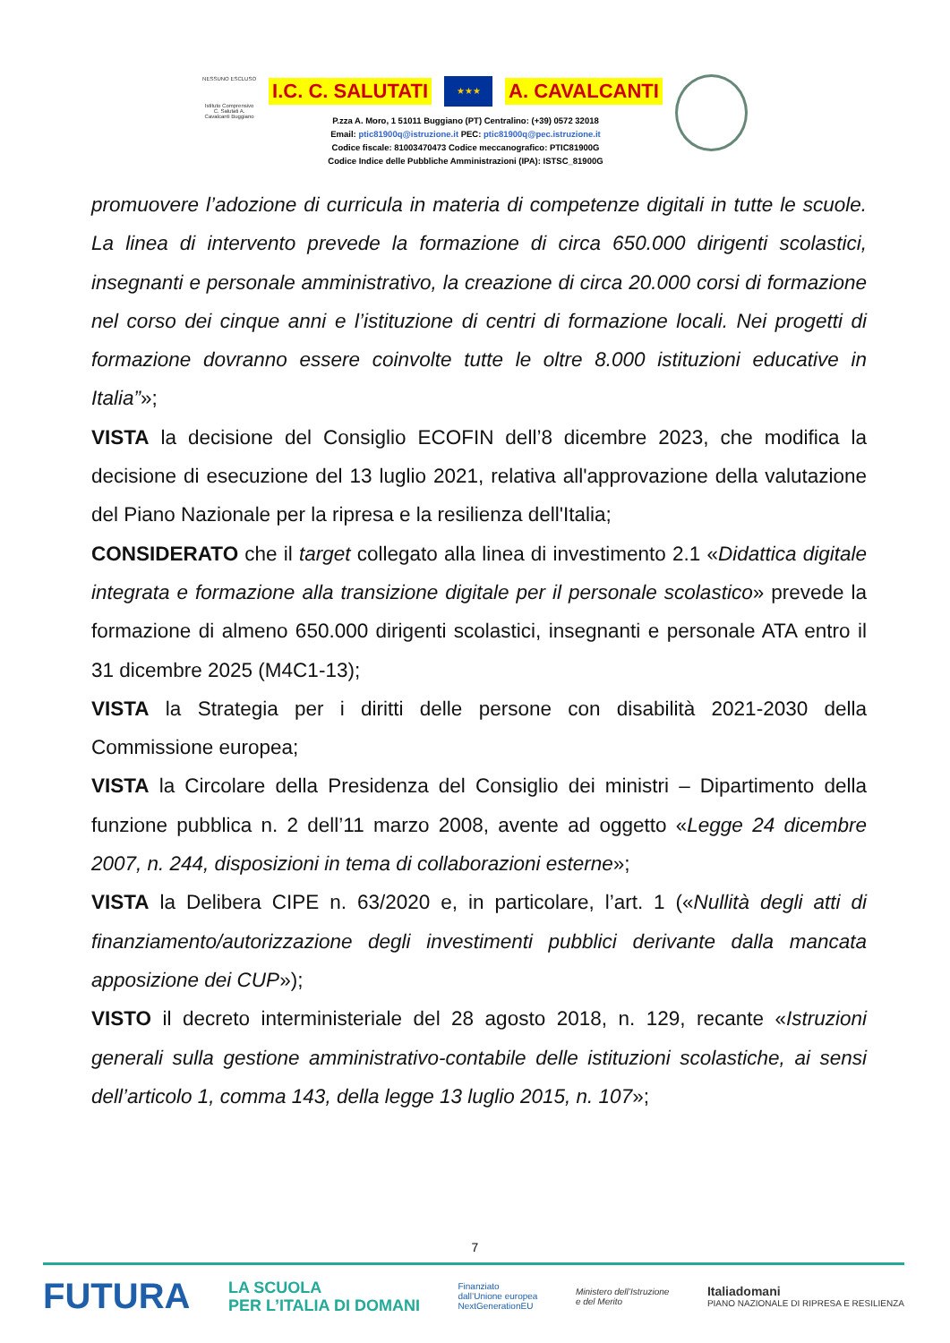NESSUNO ESCLUSO
Istituto Comprensivo C. Salutati A. Cavalcanti Buggiano
I.C. C. SALUTATI ★★★ A. CAVALCANTI
P.zza A. Moro, 1 51011 Buggiano (PT) Centralino: (+39) 0572 32018
Email: ptic81900q@istruzione.it PEC: ptic81900q@pec.istruzione.it
Codice fiscale: 81003470473 Codice meccanografico: PTIC81900G
Codice Indice delle Pubbliche Amministrazioni (IPA): ISTSC_81900G
promuovere l’adozione di curricula in materia di competenze digitali in tutte le scuole. La linea di intervento prevede la formazione di circa 650.000 dirigenti scolastici, insegnanti e personale amministrativo, la creazione di circa 20.000 corsi di formazione nel corso dei cinque anni e l’istituzione di centri di formazione locali. Nei progetti di formazione dovranno essere coinvolte tutte le oltre 8.000 istituzioni educative in Italia”»;
VISTA la decisione del Consiglio ECOFIN dell’8 dicembre 2023, che modifica la decisione di esecuzione del 13 luglio 2021, relativa all'approvazione della valutazione del Piano Nazionale per la ripresa e la resilienza dell'Italia;
CONSIDERATO che il target collegato alla linea di investimento 2.1 «Didattica digitale integrata e formazione alla transizione digitale per il personale scolastico» prevede la formazione di almeno 650.000 dirigenti scolastici, insegnanti e personale ATA entro il 31 dicembre 2025 (M4C1-13);
VISTA la Strategia per i diritti delle persone con disabilità 2021-2030 della Commissione europea;
VISTA la Circolare della Presidenza del Consiglio dei ministri – Dipartimento della funzione pubblica n. 2 dell’11 marzo 2008, avente ad oggetto «Legge 24 dicembre 2007, n. 244, disposizioni in tema di collaborazioni esterne»;
VISTA la Delibera CIPE n. 63/2020 e, in particolare, l’art. 1 («Nullità degli atti di finanziamento/autorizzazione degli investimenti pubblici derivante dalla mancata apposizione dei CUP»);
VISTO il decreto interministeriale del 28 agosto 2018, n. 129, recante «Istruzioni generali sulla gestione amministrativo-contabile delle istituzioni scolastiche, ai sensi dell’articolo 1, comma 143, della legge 13 luglio 2015, n. 107»;
7
FUTURA LA SCUOLA
PER L’ITALIA DI DOMANI Finanziato
dall’Unione europea
NextGenerationEU Ministero dell’Istruzione
e del Merito Italiadomani
PIANO NAZIONALE DI RIPRESA E RESILIENZA